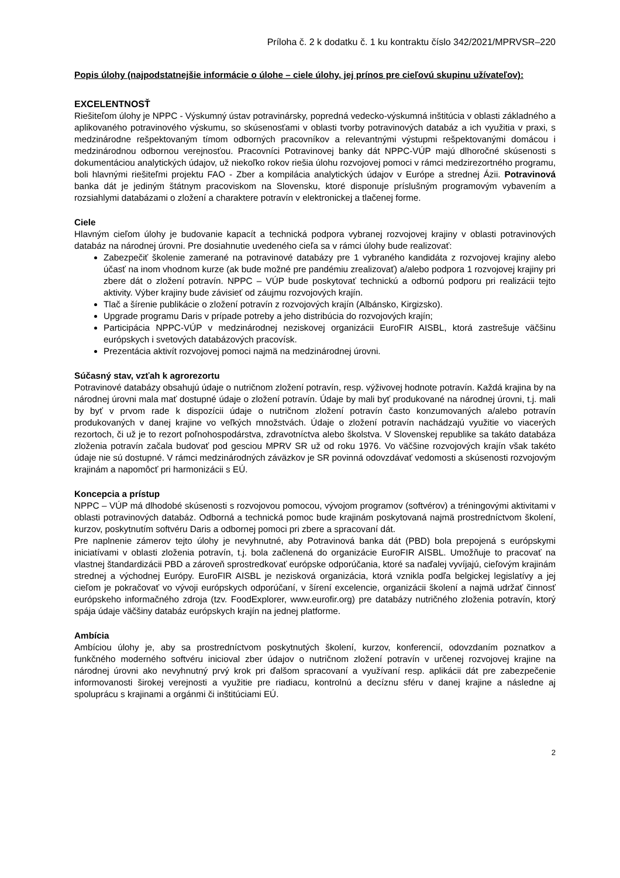Príloha č. 2 k dodatku č. 1 ku kontraktu číslo 342/2021/MPRVSR–220
Popis úlohy (najpodstatnejšie informácie o úlohe – ciele úlohy, jej prínos pre cieľovú skupinu užívateľov):
EXCELENTNOSŤ
Riešiteľom úlohy je NPPC - Výskumný ústav potravinársky, popredná vedecko-výskumná inštitúcia v oblasti základného a aplikovaného potravinového výskumu, so skúsenosťami v oblasti tvorby potravinových databáz a ich využitia v praxi, s medzinárodne rešpektovaným tímom odborných pracovníkov a relevantnými výstupmi rešpektovanými domácou i medzinárodnou odbornou verejnosťou. Pracovníci Potravinovej banky dát NPPC-VÚP majú dlhoročné skúsenosti s dokumentáciou analytických údajov, už niekoľko rokov riešia úlohu rozvojovej pomoci v rámci medzirezortného programu, boli hlavnými riešiteľmi projektu FAO - Zber a kompilácia analytických údajov v Európe a strednej Ázii. Potravinová banka dát je jediným štátnym pracoviskom na Slovensku, ktoré disponuje príslušným programovým vybavením a rozsiahlymi databázami o zložení a charaktere potravín v elektronickej a tlačenej forme.
Ciele
Hlavným cieľom úlohy je budovanie kapacít a technická podpora vybranej rozvojovej krajiny v oblasti potravinových databáz na národnej úrovni. Pre dosiahnutie uvedeného cieľa sa v rámci úlohy bude realizovať:
Zabezpečiť školenie zamerané na potravinové databázy pre 1 vybraného kandidáta z rozvojovej krajiny alebo účasť na inom vhodnom kurze (ak bude možné pre pandémiu zrealizovať) a/alebo podpora 1 rozvojovej krajiny pri zbere dát o zložení potravín. NPPC – VÚP bude poskytovať technickú a odbornú podporu pri realizácii tejto aktivity. Výber krajiny bude závisieť od záujmu rozvojových krajín.
Tlač a šírenie publikácie o zložení potravín z rozvojových krajín (Albánsko, Kirgizsko).
Upgrade programu Daris v prípade potreby a jeho distribúcia do rozvojových krajín;
Participácia NPPC-VÚP v medzinárodnej neziskovej organizácii EuroFIR AISBL, ktorá zastrešuje väčšinu európskych i svetových databázových pracovísk.
Prezentácia aktivít rozvojovej pomoci najmä na medzinárodnej úrovni.
Súčasný stav, vzťah k agrorezortu
Potravinové databázy obsahujú údaje o nutričnom zložení potravín, resp. výživovej hodnote potravín. Každá krajina by na národnej úrovni mala mať dostupné údaje o zložení potravín. Údaje by mali byť produkované na národnej úrovni, t.j. mali by byť v prvom rade k dispozícii údaje o nutričnom zložení potravín často konzumovaných a/alebo potravín produkovaných v danej krajine vo veľkých množstvách. Údaje o zložení potravín nachádzajú využitie vo viacerých rezortoch, či už je to rezort poľnohospodárstva, zdravotníctva alebo školstva. V Slovenskej republike sa takáto databáza zloženia potravín začala budovať pod gesciou MPRV SR už od roku 1976. Vo väčšine rozvojových krajín však takéto údaje nie sú dostupné. V rámci medzinárodných záväzkov je SR povinná odovzdávať vedomosti a skúsenosti rozvojovým krajinám a napomôcť pri harmonizácii s EÚ.
Koncepcia a prístup
NPPC – VÚP má dlhodobé skúsenosti s rozvojovou pomocou, vývojom programov (softvérov) a tréningovými aktivitami v oblasti potravinových databáz. Odborná a technická pomoc bude krajinám poskytovaná najmä prostredníctvom školení, kurzov, poskytnutím softvéru Daris a odbornej pomoci pri zbere a spracovaní dát.
Pre naplnenie zámerov tejto úlohy je nevyhnutné, aby Potravinová banka dát (PBD) bola prepojená s európskymi iniciatívami v oblasti zloženia potravín, t.j. bola začlenená do organizácie EuroFIR AISBL. Umožňuje to pracovať na vlastnej štandardizácii PBD a zároveň sprostredkovať európske odporúčania, ktoré sa naďalej vyvíjajú, cieľovým krajinám strednej a východnej Európy. EuroFIR AISBL je nezisková organizácia, ktorá vznikla podľa belgickej legislatívy a jej cieľom je pokračovať vo vývoji európskych odporúčaní, v šírení excelencie, organizácii školení a najmä udržať činnosť európskeho informačného zdroja (tzv. FoodExplorer, www.eurofir.org) pre databázy nutričného zloženia potravín, ktorý spája údaje väčšiny databáz európskych krajín na jednej platforme.
Ambícia
Ambíciou úlohy je, aby sa prostredníctvom poskytnutých školení, kurzov, konferencií, odovzdaním poznatkov a funkčného moderného softvéru inicioval zber údajov o nutričnom zložení potravín v určenej rozvojovej krajine na národnej úrovni ako nevyhnutný prvý krok pri ďalšom spracovaní a využívaní resp. aplikácii dát pre zabezpečenie informovanosti širokej verejnosti a využitie pre riadiacu, kontrolnú a decíznu sféru v danej krajine a následne aj spoluprácu s krajinami a orgánmi či inštitúciami EÚ.
2